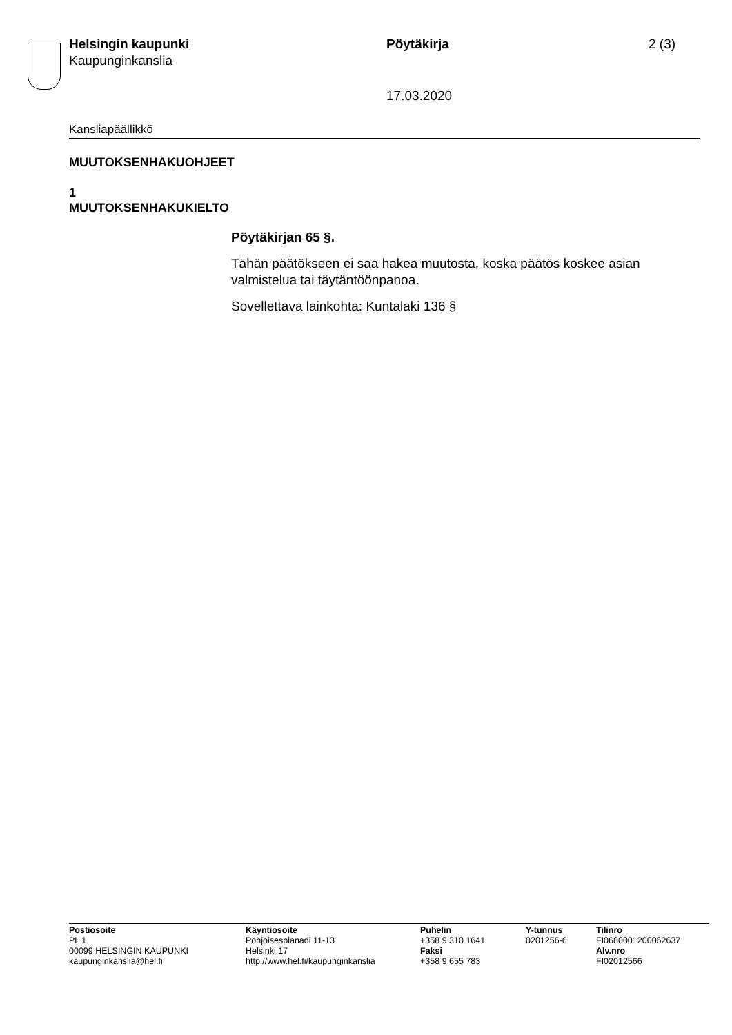Helsingin kaupunki
Kaupunginkanslia
Pöytäkirja 2 (3)
17.03.2020
Kansliapäällikkö
MUUTOKSENHAKUOHJEET
1
MUUTOKSENHAKUKIELTO
Pöytäkirjan 65 §.
Tähän päätökseen ei saa hakea muutosta, koska päätös koskee asian valmistelua tai täytäntöönpanoa.
Sovellettava lainkohta: Kuntalaki 136 §
Postiosoite
PL 1
00099 HELSINGIN KAUPUNKI
kaupunginkanslia@hel.fi
Käyntiosoite
Pohjoisesplanadi 11-13
Helsinki 17
http://www.hel.fi/kaupunginkanslia
Puhelin
+358 9 310 1641
Faksi
+358 9 655 783
Y-tunnus
0201256-6
Tilinro
FI0680001200062637
Alv.nro
FI02012566